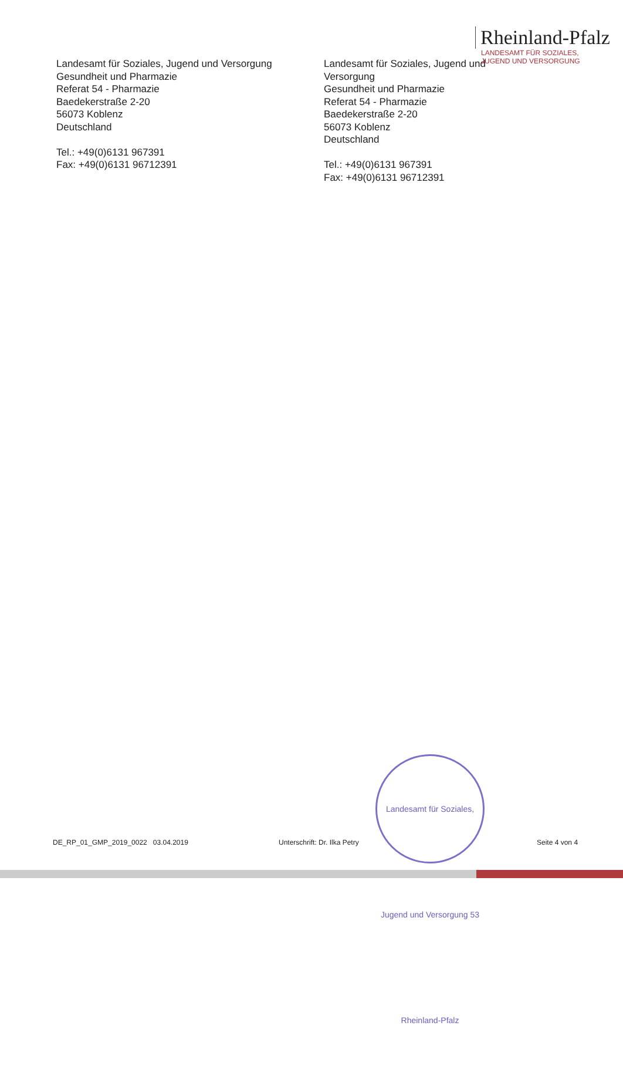Rheinland-Pfalz
LANDESAMT FÜR SOZIALES,
JUGEND UND VERSORGUNG
Landesamt für Soziales, Jugend und Versorgung
Gesundheit und Pharmazie
Referat 54 - Pharmazie
Baedekerstraße 2-20
56073 Koblenz
Deutschland
Tel.: +49(0)6131 967391
Fax: +49(0)6131 96712391
Landesamt für Soziales, Jugend und Versorgung
Gesundheit und Pharmazie
Referat 54 - Pharmazie
Baedekerstraße 2-20
56073 Koblenz
Deutschland
Tel.: +49(0)6131 967391
Fax: +49(0)6131 96712391
Landesamt für Soziales, Jugend und Versorgung 53 Rheinland-Pfalz
DE_RP_01_GMP_2019_0022 03.04.2019 Unterschrift: Dr. Ilka Petry Seite 4 von 4